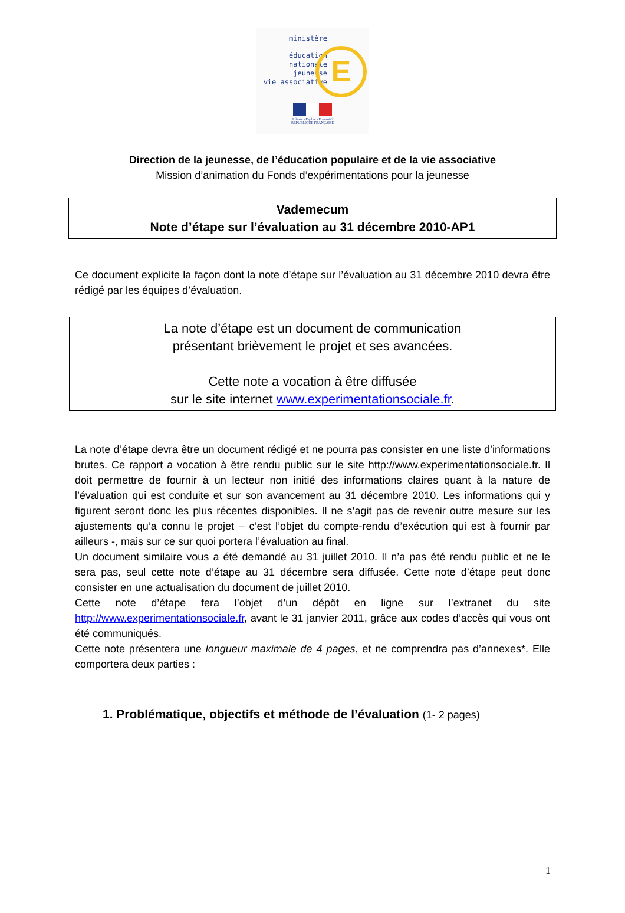ministère
éducation
nationale
jeunesse
vie associative
E
Liberté • Égalité • Fraternité
RÉPUBLIQUE FRANÇAISE
Direction de la jeunesse, de l’éducation populaire et de la vie associative
Mission d’animation du Fonds d’expérimentations pour la jeunesse
Vademecum
Note d’étape sur l’évaluation au 31 décembre 2010-AP1
Ce document explicite la façon dont la note d’étape sur l’évaluation au 31 décembre 2010 devra être rédigé par les équipes d’évaluation.
La note d’étape est un document de communication
présentant brièvement le projet et ses avancées.
Cette note a vocation à être diffusée
sur le site internet www.experimentationsociale.fr.
La note d’étape devra être un document rédigé et ne pourra pas consister en une liste d’informations brutes. Ce rapport a vocation à être rendu public sur le site http://www.experimentationsociale.fr. Il doit permettre de fournir à un lecteur non initié des informations claires quant à la nature de l’évaluation qui est conduite et sur son avancement au 31 décembre 2010. Les informations qui y figurent seront donc les plus récentes disponibles. Il ne s’agit pas de revenir outre mesure sur les ajustements qu’a connu le projet – c’est l’objet du compte-rendu d’exécution qui est à fournir par ailleurs -, mais sur ce sur quoi portera l’évaluation au final.
Un document similaire vous a été demandé au 31 juillet 2010. Il n’a pas été rendu public et ne le sera pas, seul cette note d’étape au 31 décembre sera diffusée. Cette note d’étape peut donc consister en une actualisation du document de juillet 2010.
Cette note d’étape fera l’objet d’un dépôt en ligne sur l’extranet du site http://www.experimentationsociale.fr, avant le 31 janvier 2011, grâce aux codes d’accès qui vous ont été communiqués.
Cette note présentera une longueur maximale de 4 pages, et ne comprendra pas d’annexes*. Elle comportera deux parties :
1. Problématique, objectifs et méthode de l’évaluation (1- 2 pages)
1